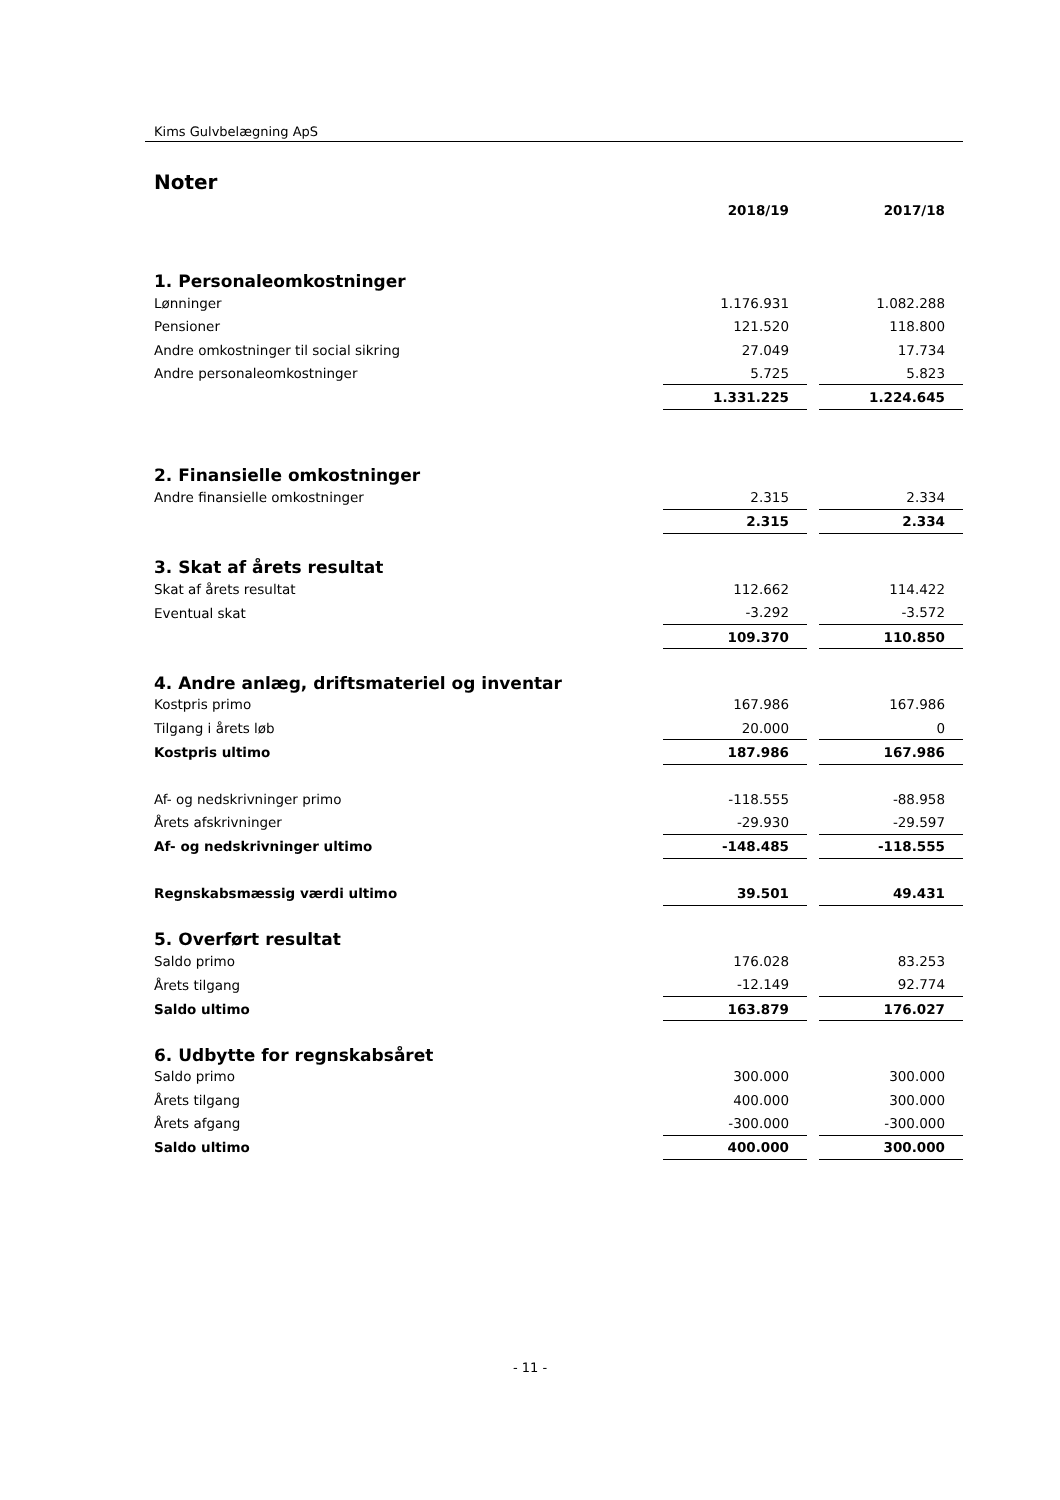Kims Gulvbelægning ApS
Noter
| | 2018/19 | | 2017/18 |
| --- | --- | --- | --- |
| 1. Personaleomkostninger | | | |
| Lønninger | 1.176.931 | | 1.082.288 |
| Pensioner | 121.520 | | 118.800 |
| Andre omkostninger til social sikring | 27.049 | | 17.734 |
| Andre personaleomkostninger | 5.725 | | 5.823 |
| | 1.331.225 | | 1.224.645 |
| 2. Finansielle omkostninger | | | |
| Andre finansielle omkostninger | 2.315 | | 2.334 |
| | 2.315 | | 2.334 |
| 3. Skat af årets resultat | | | |
| Skat af årets resultat | 112.662 | | 114.422 |
| Eventual skat | -3.292 | | -3.572 |
| | 109.370 | | 110.850 |
| 4. Andre anlæg, driftsmateriel og inventar | | | |
| Kostpris primo | 167.986 | | 167.986 |
| Tilgang i årets løb | 20.000 | | 0 |
| Kostpris ultimo | 187.986 | | 167.986 |
| Af- og nedskrivninger primo | -118.555 | | -88.958 |
| Årets afskrivninger | -29.930 | | -29.597 |
| Af- og nedskrivninger ultimo | -148.485 | | -118.555 |
| Regnskabsmæssig værdi ultimo | 39.501 | | 49.431 |
| 5. Overført resultat | | | |
| Saldo primo | 176.028 | | 83.253 |
| Årets tilgang | -12.149 | | 92.774 |
| Saldo ultimo | 163.879 | | 176.027 |
| 6. Udbytte for regnskabsåret | | | |
| Saldo primo | 300.000 | | 300.000 |
| Årets tilgang | 400.000 | | 300.000 |
| Årets afgang | -300.000 | | -300.000 |
| Saldo ultimo | 400.000 | | 300.000 |
- 11 -